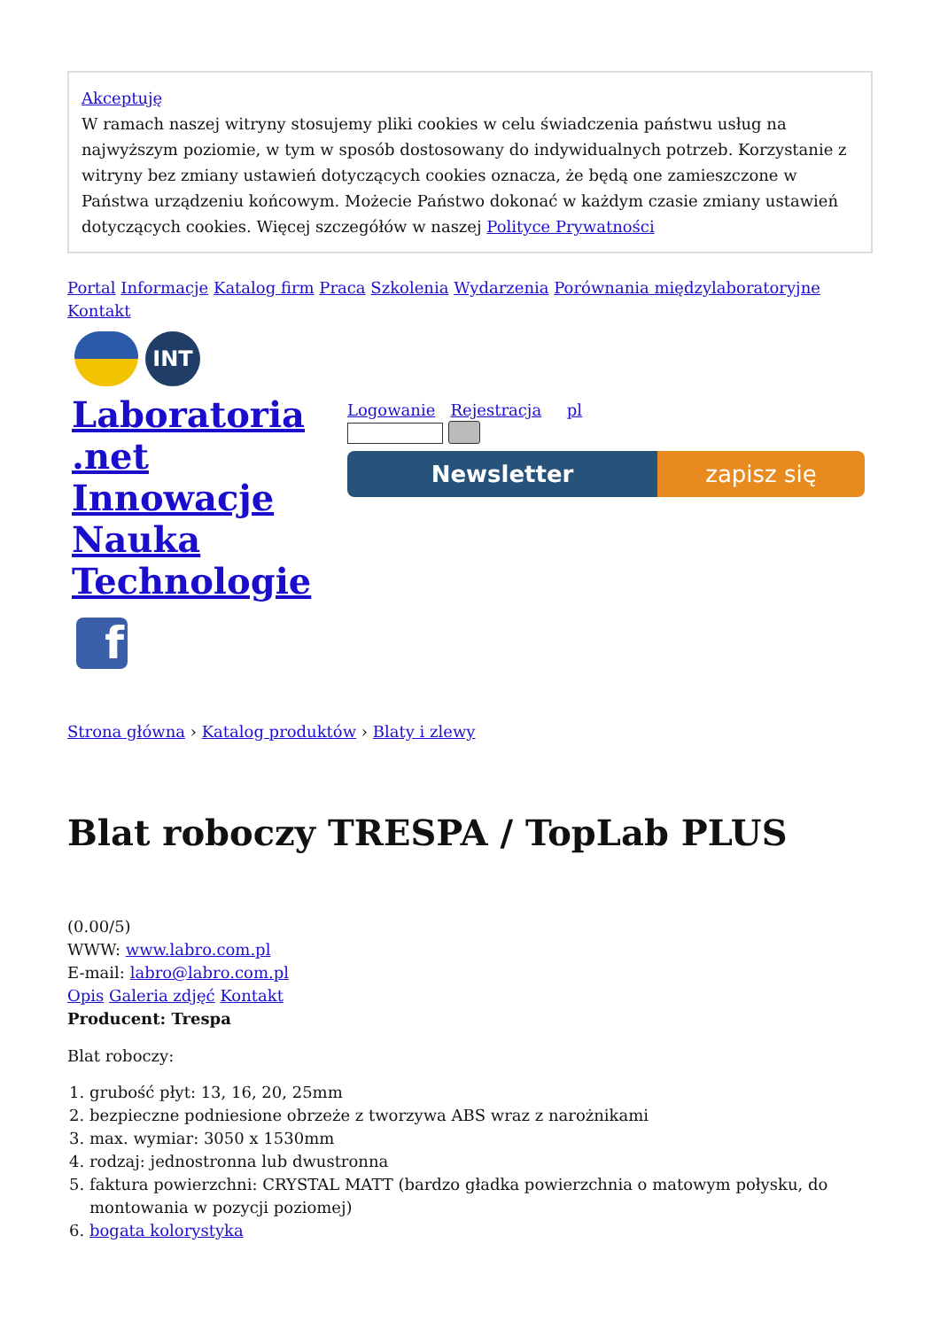Akceptuję
W ramach naszej witryny stosujemy pliki cookies w celu świadczenia państwu usług na najwyższym poziomie, w tym w sposób dostosowany do indywidualnych potrzeb. Korzystanie z witryny bez zmiany ustawień dotyczących cookies oznacza, że będą one zamieszczone w Państwa urządzeniu końcowym. Możecie Państwo dokonać w każdym czasie zmiany ustawień dotyczących cookies. Więcej szczegółów w naszej Polityce Prywatności
Portal Informacje Katalog firm Praca Szkolenia Wydarzenia Porównania międzylaboratoryjne Kontakt
INT
Laboratoria .net Innowacje Nauka Technologie
f
Logowanie Rejestracja pl
Newsletter zapisz się
Strona główna › Katalog produktów › Blaty i zlewy
Blat roboczy TRESPA / TopLab PLUS
(0.00/5)
WWW: www.labro.com.pl
E-mail: labro@labro.com.pl
Opis Galeria zdjęć Kontakt
Producent: Trespa
Blat roboczy:
1. grubość płyt: 13, 16, 20, 25mm
2. bezpieczne podniesione obrzeże z tworzywa ABS wraz z narożnikami
3. max. wymiar: 3050 x 1530mm
4. rodzaj: jednostronna lub dwustronna
5. faktura powierzchni: CRYSTAL MATT (bardzo gładka powierzchnia o matowym połysku, do montowania w pozycji poziomej)
6. bogata kolorystyka